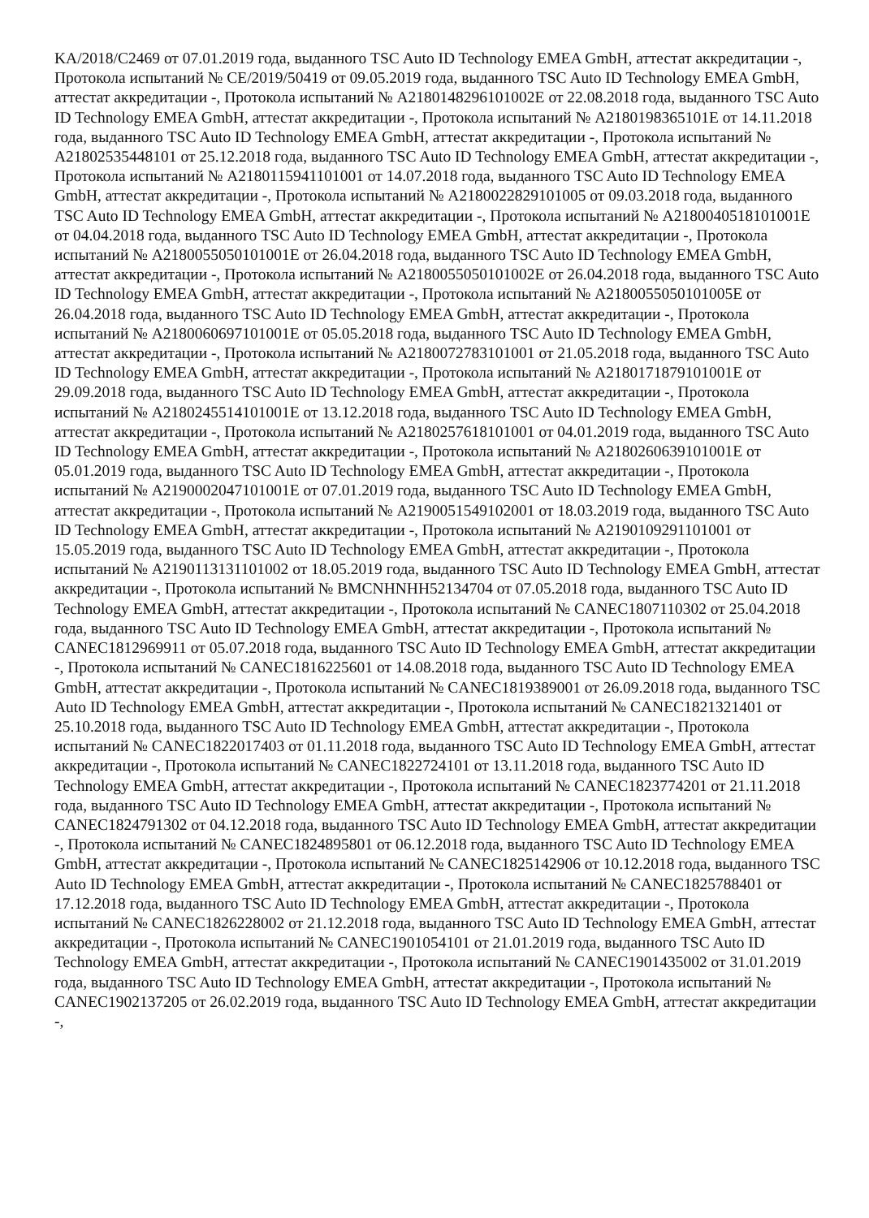KA/2018/C2469 от 07.01.2019 года, выданного TSC Auto ID Technology EMEA GmbH, аттестат аккредитации -, Протокола испытаний № CE/2019/50419 от 09.05.2019 года, выданного TSC Auto ID Technology EMEA GmbH, аттестат аккредитации -, Протокола испытаний № A2180148296101002E от 22.08.2018 года, выданного TSC Auto ID Technology EMEA GmbH, аттестат аккредитации -, Протокола испытаний № A2180198365101E от 14.11.2018 года, выданного TSC Auto ID Technology EMEA GmbH, аттестат аккредитации -, Протокола испытаний № A21802535448101 от 25.12.2018 года, выданного TSC Auto ID Technology EMEA GmbH, аттестат аккредитации -, Протокола испытаний № A2180115941101001 от 14.07.2018 года, выданного TSC Auto ID Technology EMEA GmbH, аттестат аккредитации -, Протокола испытаний № A2180022829101005 от 09.03.2018 года, выданного TSC Auto ID Technology EMEA GmbH, аттестат аккредитации -, Протокола испытаний № A2180040518101001E от 04.04.2018 года, выданного TSC Auto ID Technology EMEA GmbH, аттестат аккредитации -, Протокола испытаний № A2180055050101001E от 26.04.2018 года, выданного TSC Auto ID Technology EMEA GmbH, аттестат аккредитации -, Протокола испытаний № A2180055050101002E от 26.04.2018 года, выданного TSC Auto ID Technology EMEA GmbH, аттестат аккредитации -, Протокола испытаний № A2180055050101005E от 26.04.2018 года, выданного TSC Auto ID Technology EMEA GmbH, аттестат аккредитации -, Протокола испытаний № A2180060697101001E от 05.05.2018 года, выданного TSC Auto ID Technology EMEA GmbH, аттестат аккредитации -, Протокола испытаний № A2180072783101001 от 21.05.2018 года, выданного TSC Auto ID Technology EMEA GmbH, аттестат аккредитации -, Протокола испытаний № A2180171879101001E от 29.09.2018 года, выданного TSC Auto ID Technology EMEA GmbH, аттестат аккредитации -, Протокола испытаний № A2180245514101001E от 13.12.2018 года, выданного TSC Auto ID Technology EMEA GmbH, аттестат аккредитации -, Протокола испытаний № A2180257618101001 от 04.01.2019 года, выданного TSC Auto ID Technology EMEA GmbH, аттестат аккредитации -, Протокола испытаний № A2180260639101001E от 05.01.2019 года, выданного TSC Auto ID Technology EMEA GmbH, аттестат аккредитации -, Протокола испытаний № A2190002047101001E от 07.01.2019 года, выданного TSC Auto ID Technology EMEA GmbH, аттестат аккредитации -, Протокола испытаний № A2190051549102001 от 18.03.2019 года, выданного TSC Auto ID Technology EMEA GmbH, аттестат аккредитации -, Протокола испытаний № A2190109291101001 от 15.05.2019 года, выданного TSC Auto ID Technology EMEA GmbH, аттестат аккредитации -, Протокола испытаний № A2190113131101002 от 18.05.2019 года, выданного TSC Auto ID Technology EMEA GmbH, аттестат аккредитации -, Протокола испытаний № BMCNHNHH52134704 от 07.05.2018 года, выданного TSC Auto ID Technology EMEA GmbH, аттестат аккредитации -, Протокола испытаний № CANEC1807110302 от 25.04.2018 года, выданного TSC Auto ID Technology EMEA GmbH, аттестат аккредитации -, Протокола испытаний № CANEC1812969911 от 05.07.2018 года, выданного TSC Auto ID Technology EMEA GmbH, аттестат аккредитации -, Протокола испытаний № CANEC1816225601 от 14.08.2018 года, выданного TSC Auto ID Technology EMEA GmbH, аттестат аккредитации -, Протокола испытаний № CANEC1819389001 от 26.09.2018 года, выданного TSC Auto ID Technology EMEA GmbH, аттестат аккредитации -, Протокола испытаний № CANEC1821321401 от 25.10.2018 года, выданного TSC Auto ID Technology EMEA GmbH, аттестат аккредитации -, Протокола испытаний № CANEC1822017403 от 01.11.2018 года, выданного TSC Auto ID Technology EMEA GmbH, аттестат аккредитации -, Протокола испытаний № CANEC1822724101 от 13.11.2018 года, выданного TSC Auto ID Technology EMEA GmbH, аттестат аккредитации -, Протокола испытаний № CANEC1823774201 от 21.11.2018 года, выданного TSC Auto ID Technology EMEA GmbH, аттестат аккредитации -, Протокола испытаний № CANEC1824791302 от 04.12.2018 года, выданного TSC Auto ID Technology EMEA GmbH, аттестат аккредитации -, Протокола испытаний № CANEC1824895801 от 06.12.2018 года, выданного TSC Auto ID Technology EMEA GmbH, аттестат аккредитации -, Протокола испытаний № CANEC1825142906 от 10.12.2018 года, выданного TSC Auto ID Technology EMEA GmbH, аттестат аккредитации -, Протокола испытаний № CANEC1825788401 от 17.12.2018 года, выданного TSC Auto ID Technology EMEA GmbH, аттестат аккредитации -, Протокола испытаний № CANEC1826228002 от 21.12.2018 года, выданного TSC Auto ID Technology EMEA GmbH, аттестат аккредитации -, Протокола испытаний № CANEC1901054101 от 21.01.2019 года, выданного TSC Auto ID Technology EMEA GmbH, аттестат аккредитации -, Протокола испытаний № CANEC1901435002 от 31.01.2019 года, выданного TSC Auto ID Technology EMEA GmbH, аттестат аккредитации -, Протокола испытаний № CANEC1902137205 от 26.02.2019 года, выданного TSC Auto ID Technology EMEA GmbH, аттестат аккредитации -,